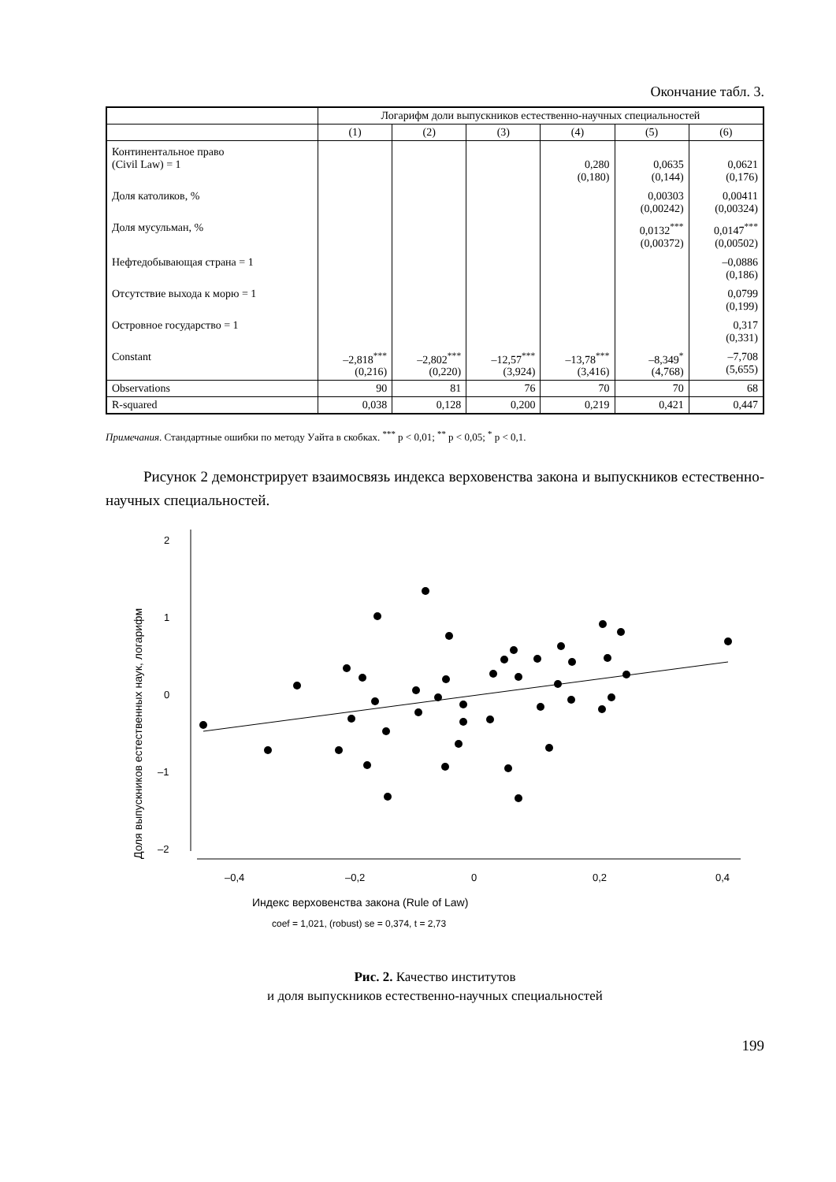Окончание табл. 3.
| | Логарифм доли выпускников естественно-научных специальностей | | | | | |
| --- | --- | --- | --- | --- | --- | --- |
| | (1) | (2) | (3) | (4) | (5) | (6) |
| Континентальное право (Civil Law) = 1 | | | | 0,280 (0,180) | 0,0635 (0,144) | 0,0621 (0,176) |
| Доля католиков, % | | | | | 0,00303 (0,00242) | 0,00411 (0,00324) |
| Доля мусульман, % | | | | | 0,0132<sup>***</sup> (0,00372) | 0,0147<sup>***</sup> (0,00502) |
| Нефтедобывающая страна = 1 | | | | | | –0,0886 (0,186) |
| Отсутствие выхода к морю = 1 | | | | | | 0,0799 (0,199) |
| Островное государство = 1 | | | | | | 0,317 (0,331) |
| Constant | –2,818<sup>***</sup> (0,216) | –2,802<sup>***</sup> (0,220) | –12,57<sup>***</sup> (3,924) | –13,78<sup>***</sup> (3,416) | –8,349<sup>*</sup> (4,768) | –7,708 (5,655) |
| Observations | 90 | 81 | 76 | 70 | 70 | 68 |
| R-squared | 0,038 | 0,128 | 0,200 | 0,219 | 0,421 | 0,447 |
Примечания. Стандартные ошибки по методу Уайта в скобках. <sup>***</sup> p < 0,01; <sup>**</sup> p < 0,05; <sup>*</sup> p < 0,1.
Рисунок 2 демонстрирует взаимосвязь индекса верховенства закона и выпускников естественно-научных специальностей.
Доля выпускников естественных наук, логарифм
2
1
0
–1
–2
–0,4
–0,2
0
0,2
0,4
Индекс верховенства закона (Rule of Law)
coef = 1,021, (robust) se = 0,374, t = 2,73
Рис. 2. Качество институтов
и доля выпускников естественно-научных специальностей
199